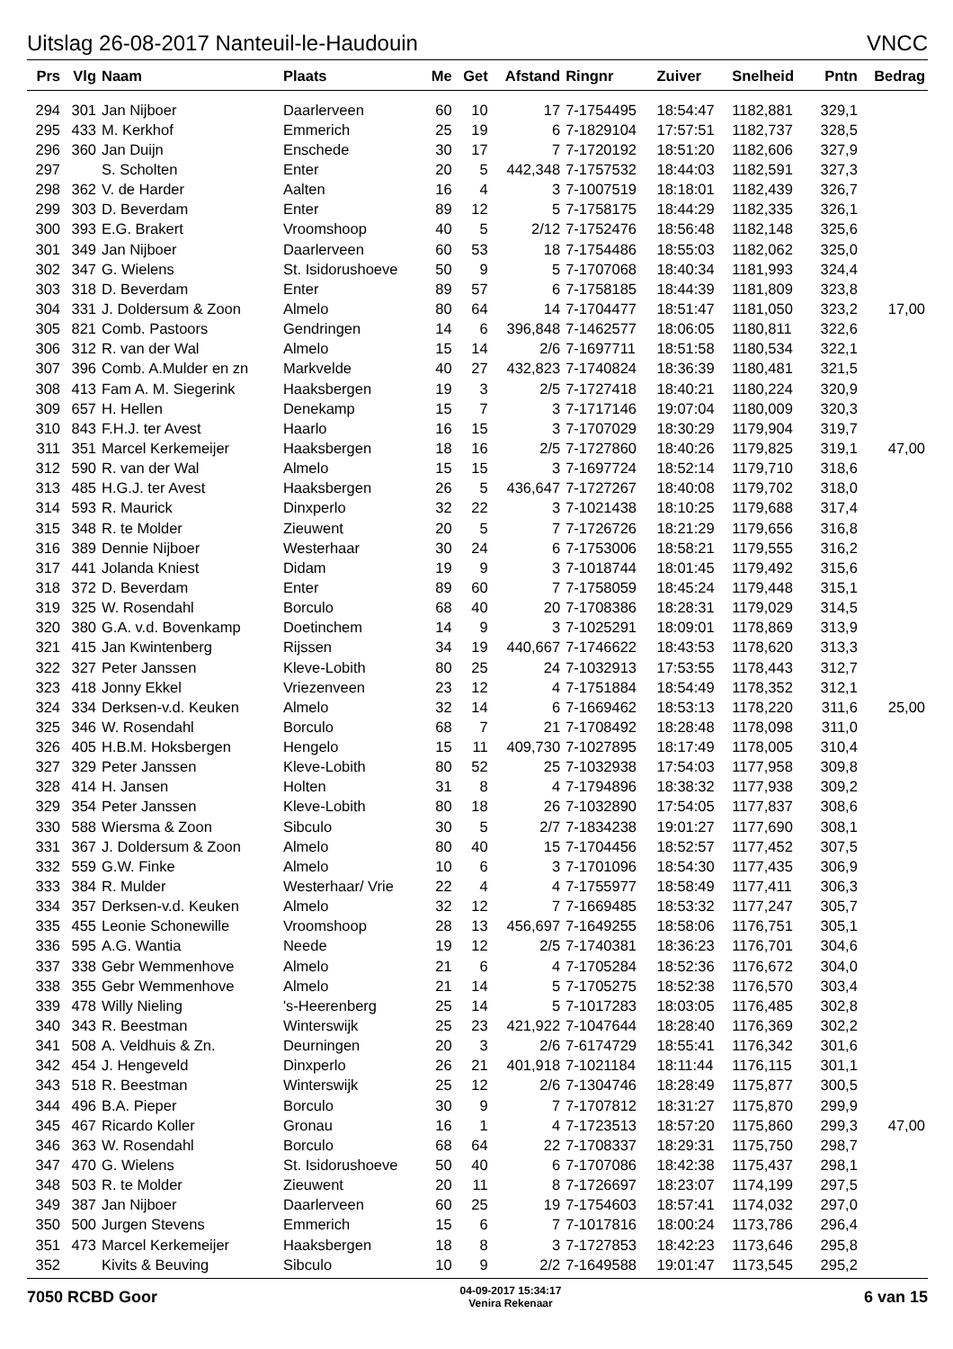Uitslag 26-08-2017 Nanteuil-le-Haudouin VNCC
| Prs | Vlg | Naam | Plaats | Me | Get | Afstand | Ringnr | Zuiver | Snelheid | Pntn | Bedrag |
| --- | --- | --- | --- | --- | --- | --- | --- | --- | --- | --- | --- |
| 294 | 301 | Jan Nijboer | Daarlerveen | 60 | 10 | 17 | 7-1754495 | 18:54:47 | 1182,881 | 329,1 | |
| 295 | 433 | M. Kerkhof | Emmerich | 25 | 19 | 6 | 7-1829104 | 17:57:51 | 1182,737 | 328,5 | |
| 296 | 360 | Jan Duijn | Enschede | 30 | 17 | 7 | 7-1720192 | 18:51:20 | 1182,606 | 327,9 | |
| 297 | | S. Scholten | Enter | 20 | 5 | 442,348 | 7-1757532 | 18:44:03 | 1182,591 | 327,3 | |
| 298 | 362 | V. de Harder | Aalten | 16 | 4 | 3 | 7-1007519 | 18:18:01 | 1182,439 | 326,7 | |
| 299 | 303 | D. Beverdam | Enter | 89 | 12 | 5 | 7-1758175 | 18:44:29 | 1182,335 | 326,1 | |
| 300 | 393 | E.G. Brakert | Vroomshoop | 40 | 5 | 2/12 | 7-1752476 | 18:56:48 | 1182,148 | 325,6 | |
| 301 | 349 | Jan Nijboer | Daarlerveen | 60 | 53 | 18 | 7-1754486 | 18:55:03 | 1182,062 | 325,0 | |
| 302 | 347 | G. Wielens | St. Isidorushoeve | 50 | 9 | 5 | 7-1707068 | 18:40:34 | 1181,993 | 324,4 | |
| 303 | 318 | D. Beverdam | Enter | 89 | 57 | 6 | 7-1758185 | 18:44:39 | 1181,809 | 323,8 | |
| 304 | 331 | J. Doldersum & Zoon | Almelo | 80 | 64 | 14 | 7-1704477 | 18:51:47 | 1181,050 | 323,2 | 17,00 |
| 305 | 821 | Comb. Pastoors | Gendringen | 14 | 6 | 396,848 | 7-1462577 | 18:06:05 | 1180,811 | 322,6 | |
| 306 | 312 | R. van der Wal | Almelo | 15 | 14 | 2/6 | 7-1697711 | 18:51:58 | 1180,534 | 322,1 | |
| 307 | 396 | Comb. A.Mulder en zn | Markvelde | 40 | 27 | 432,823 | 7-1740824 | 18:36:39 | 1180,481 | 321,5 | |
| 308 | 413 | Fam A. M. Siegerink | Haaksbergen | 19 | 3 | 2/5 | 7-1727418 | 18:40:21 | 1180,224 | 320,9 | |
| 309 | 657 | H. Hellen | Denekamp | 15 | 7 | 3 | 7-1717146 | 19:07:04 | 1180,009 | 320,3 | |
| 310 | 843 | F.H.J. ter Avest | Haarlo | 16 | 15 | 3 | 7-1707029 | 18:30:29 | 1179,904 | 319,7 | |
| 311 | 351 | Marcel Kerkemeijer | Haaksbergen | 18 | 16 | 2/5 | 7-1727860 | 18:40:26 | 1179,825 | 319,1 | 47,00 |
| 312 | 590 | R. van der Wal | Almelo | 15 | 15 | 3 | 7-1697724 | 18:52:14 | 1179,710 | 318,6 | |
| 313 | 485 | H.G.J. ter Avest | Haaksbergen | 26 | 5 | 436,647 | 7-1727267 | 18:40:08 | 1179,702 | 318,0 | |
| 314 | 593 | R. Maurick | Dinxperlo | 32 | 22 | 3 | 7-1021438 | 18:10:25 | 1179,688 | 317,4 | |
| 315 | 348 | R. te Molder | Zieuwent | 20 | 5 | 7 | 7-1726726 | 18:21:29 | 1179,656 | 316,8 | |
| 316 | 389 | Dennie Nijboer | Westerhaar | 30 | 24 | 6 | 7-1753006 | 18:58:21 | 1179,555 | 316,2 | |
| 317 | 441 | Jolanda Kniest | Didam | 19 | 9 | 3 | 7-1018744 | 18:01:45 | 1179,492 | 315,6 | |
| 318 | 372 | D. Beverdam | Enter | 89 | 60 | 7 | 7-1758059 | 18:45:24 | 1179,448 | 315,1 | |
| 319 | 325 | W. Rosendahl | Borculo | 68 | 40 | 20 | 7-1708386 | 18:28:31 | 1179,029 | 314,5 | |
| 320 | 380 | G.A. v.d. Bovenkamp | Doetinchem | 14 | 9 | 3 | 7-1025291 | 18:09:01 | 1178,869 | 313,9 | |
| 321 | 415 | Jan Kwintenberg | Rijssen | 34 | 19 | 440,667 | 7-1746622 | 18:43:53 | 1178,620 | 313,3 | |
| 322 | 327 | Peter Janssen | Kleve-Lobith | 80 | 25 | 24 | 7-1032913 | 17:53:55 | 1178,443 | 312,7 | |
| 323 | 418 | Jonny Ekkel | Vriezenveen | 23 | 12 | 4 | 7-1751884 | 18:54:49 | 1178,352 | 312,1 | |
| 324 | 334 | Derksen-v.d. Keuken | Almelo | 32 | 14 | 6 | 7-1669462 | 18:53:13 | 1178,220 | 311,6 | 25,00 |
| 325 | 346 | W. Rosendahl | Borculo | 68 | 7 | 21 | 7-1708492 | 18:28:48 | 1178,098 | 311,0 | |
| 326 | 405 | H.B.M. Hoksbergen | Hengelo | 15 | 11 | 409,730 | 7-1027895 | 18:17:49 | 1178,005 | 310,4 | |
| 327 | 329 | Peter Janssen | Kleve-Lobith | 80 | 52 | 25 | 7-1032938 | 17:54:03 | 1177,958 | 309,8 | |
| 328 | 414 | H. Jansen | Holten | 31 | 8 | 4 | 7-1794896 | 18:38:32 | 1177,938 | 309,2 | |
| 329 | 354 | Peter Janssen | Kleve-Lobith | 80 | 18 | 26 | 7-1032890 | 17:54:05 | 1177,837 | 308,6 | |
| 330 | 588 | Wiersma & Zoon | Sibculo | 30 | 5 | 2/7 | 7-1834238 | 19:01:27 | 1177,690 | 308,1 | |
| 331 | 367 | J. Doldersum & Zoon | Almelo | 80 | 40 | 15 | 7-1704456 | 18:52:57 | 1177,452 | 307,5 | |
| 332 | 559 | G.W. Finke | Almelo | 10 | 6 | 3 | 7-1701096 | 18:54:30 | 1177,435 | 306,9 | |
| 333 | 384 | R. Mulder | Westerhaar/ Vrie | 22 | 4 | 4 | 7-1755977 | 18:58:49 | 1177,411 | 306,3 | |
| 334 | 357 | Derksen-v.d. Keuken | Almelo | 32 | 12 | 7 | 7-1669485 | 18:53:32 | 1177,247 | 305,7 | |
| 335 | 455 | Leonie Schonewille | Vroomshoop | 28 | 13 | 456,697 | 7-1649255 | 18:58:06 | 1176,751 | 305,1 | |
| 336 | 595 | A.G. Wantia | Neede | 19 | 12 | 2/5 | 7-1740381 | 18:36:23 | 1176,701 | 304,6 | |
| 337 | 338 | Gebr Wemmenhove | Almelo | 21 | 6 | 4 | 7-1705284 | 18:52:36 | 1176,672 | 304,0 | |
| 338 | 355 | Gebr Wemmenhove | Almelo | 21 | 14 | 5 | 7-1705275 | 18:52:38 | 1176,570 | 303,4 | |
| 339 | 478 | Willy Nieling | 's-Heerenberg | 25 | 14 | 5 | 7-1017283 | 18:03:05 | 1176,485 | 302,8 | |
| 340 | 343 | R. Beestman | Winterswijk | 25 | 23 | 421,922 | 7-1047644 | 18:28:40 | 1176,369 | 302,2 | |
| 341 | 508 | A. Veldhuis & Zn. | Deurningen | 20 | 3 | 2/6 | 7-6174729 | 18:55:41 | 1176,342 | 301,6 | |
| 342 | 454 | J. Hengeveld | Dinxperlo | 26 | 21 | 401,918 | 7-1021184 | 18:11:44 | 1176,115 | 301,1 | |
| 343 | 518 | R. Beestman | Winterswijk | 25 | 12 | 2/6 | 7-1304746 | 18:28:49 | 1175,877 | 300,5 | |
| 344 | 496 | B.A. Pieper | Borculo | 30 | 9 | 7 | 7-1707812 | 18:31:27 | 1175,870 | 299,9 | |
| 345 | 467 | Ricardo Koller | Gronau | 16 | 1 | 4 | 7-1723513 | 18:57:20 | 1175,860 | 299,3 | 47,00 |
| 346 | 363 | W. Rosendahl | Borculo | 68 | 64 | 22 | 7-1708337 | 18:29:31 | 1175,750 | 298,7 | |
| 347 | 470 | G. Wielens | St. Isidorushoeve | 50 | 40 | 6 | 7-1707086 | 18:42:38 | 1175,437 | 298,1 | |
| 348 | 503 | R. te Molder | Zieuwent | 20 | 11 | 8 | 7-1726697 | 18:23:07 | 1174,199 | 297,5 | |
| 349 | 387 | Jan Nijboer | Daarlerveen | 60 | 25 | 19 | 7-1754603 | 18:57:41 | 1174,032 | 297,0 | |
| 350 | 500 | Jurgen Stevens | Emmerich | 15 | 6 | 7 | 7-1017816 | 18:00:24 | 1173,786 | 296,4 | |
| 351 | 473 | Marcel Kerkemeijer | Haaksbergen | 18 | 8 | 3 | 7-1727853 | 18:42:23 | 1173,646 | 295,8 | |
| 352 | | Kivits & Beuving | Sibculo | 10 | 9 | 2/2 | 7-1649588 | 19:01:47 | 1173,545 | 295,2 | |
7050 RCBD Goor 04-09-2017 15:34:17
Venira Rekenaar 6 van 15